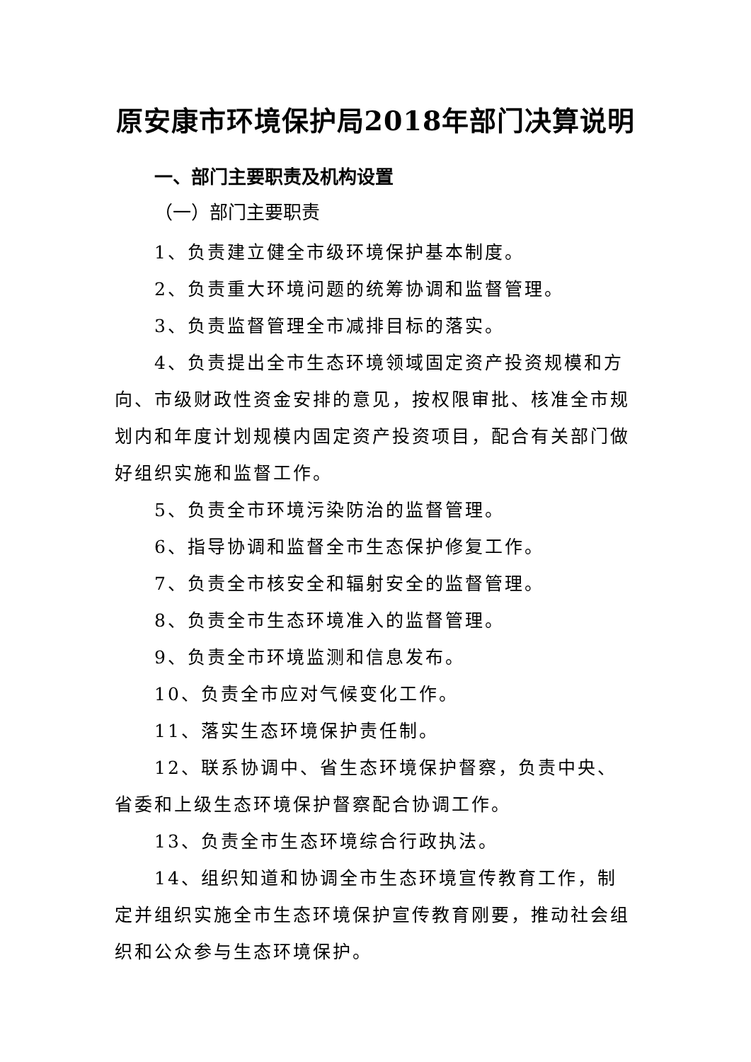原安康市环境保护局2018年部门决算说明
一、部门主要职责及机构设置
（一）部门主要职责
1、负责建立健全市级环境保护基本制度。
2、负责重大环境问题的统筹协调和监督管理。
3、负责监督管理全市减排目标的落实。
4、负责提出全市生态环境领域固定资产投资规模和方向、市级财政性资金安排的意见，按权限审批、核准全市规划内和年度计划规模内固定资产投资项目，配合有关部门做好组织实施和监督工作。
5、负责全市环境污染防治的监督管理。
6、指导协调和监督全市生态保护修复工作。
7、负责全市核安全和辐射安全的监督管理。
8、负责全市生态环境准入的监督管理。
9、负责全市环境监测和信息发布。
10、负责全市应对气候变化工作。
11、落实生态环境保护责任制。
12、联系协调中、省生态环境保护督察，负责中央、省委和上级生态环境保护督察配合协调工作。
13、负责全市生态环境综合行政执法。
14、组织知道和协调全市生态环境宣传教育工作，制定并组织实施全市生态环境保护宣传教育刚要，推动社会组织和公众参与生态环境保护。